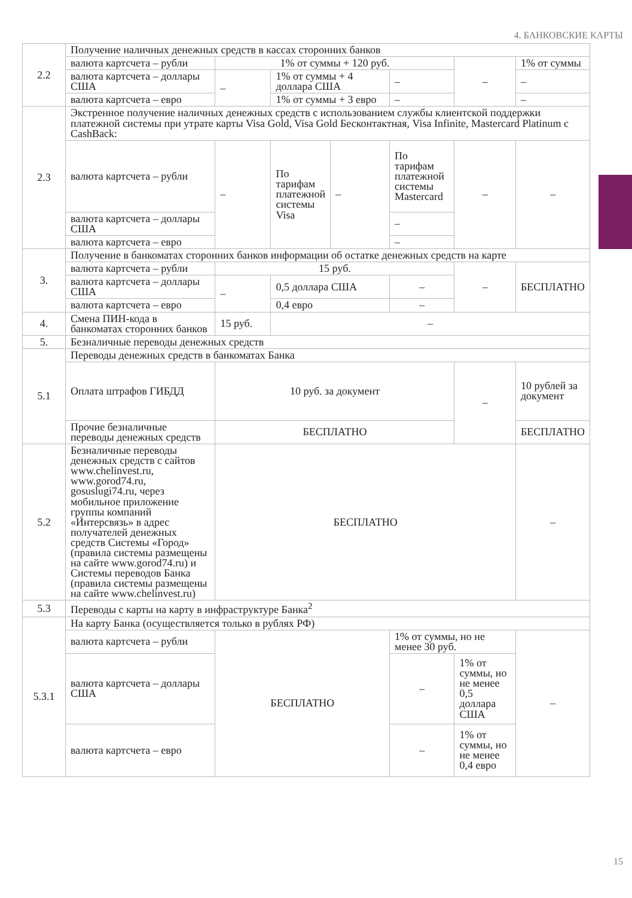4. БАНКОВСКИЕ КАРТЫ
| 2.2 | Получение наличных денежных средств в кассах сторонних банков | | | | | | |
| | валюта картсчета – рубли | 1% от суммы + 120 руб. | | | | – | 1% от суммы |
| | валюта картсчета – доллары США | – | 1% от суммы + 4 доллара США | | – | | – |
| | валюта картсчета – евро | | 1% от суммы + 3 евро | | – | | – |
| 2.3 | Экстренное получение наличных денежных средств с использованием службы клиентской поддержки платежной системы при утрате карты Visa Gold, Visa Gold Бесконтактная, Visa Infinite, Mastercard Platinum с CashBack: | | | | | | |
| | валюта картсчета – рубли | – | По тарифам платежной системы Visa | – | По тарифам платежной системы Mastercard | – | – |
| | валюта картсчета – доллары США | | | | – | | |
| | валюта картсчета – евро | | | | – | | |
| 3. | Получение в банкоматах сторонних банков информации об остатке денежных средств на карте | | | | | | |
| | валюта картсчета – рубли | 15 руб. | | | | – | БЕСПЛАТНО |
| | валюта картсчета – доллары США | – | 0,5 доллара США | | – | | |
| | валюта картсчета – евро | | 0,4 евро | | – | | |
| 4. | Смена ПИН-кода в банкоматах сторонних банков | 15 руб. | – | | | | |
| 5. | Безналичные переводы денежных средств | | | | | | |
| 5.1 | Переводы денежных средств в банкоматах Банка | | | | | | |
| | Оплата штрафов ГИБДД | 10 руб. за документ | | | | – | 10 рублей за документ |
| | Прочие безналичные переводы денежных средств | БЕСПЛАТНО | | | | | БЕСПЛАТНО |
| 5.2 | Безналичные переводы денежных средств с сайтов www.chelinvest.ru, www.gorod74.ru, gosuslugi74.ru, через мобильное приложение группы компаний «Интерсвязь» в адрес получателей денежных средств Системы «Город» (правила системы размещены на сайте www.gorod74.ru) и Системы переводов Банка (правила системы размещены на сайте www.chelinvest.ru) | БЕСПЛАТНО | | | | | – |
| 5.3 | Переводы с карты на карту в инфраструктуре Банка<sup>2</sup> | | | | | | |
| 5.3.1 | На карту Банка (осуществляется только в рублях РФ) | | | | | | |
| | валюта картсчета – рубли | БЕСПЛАТНО | | | 1% от суммы, но не менее 30 руб. | | – |
| | валюта картсчета – доллары США | | | | – | 1% от суммы, но не менее 0,5 доллара США | |
| | валюта картсчета – евро | | | | – | 1% от суммы, но не менее 0,4 евро | |
15